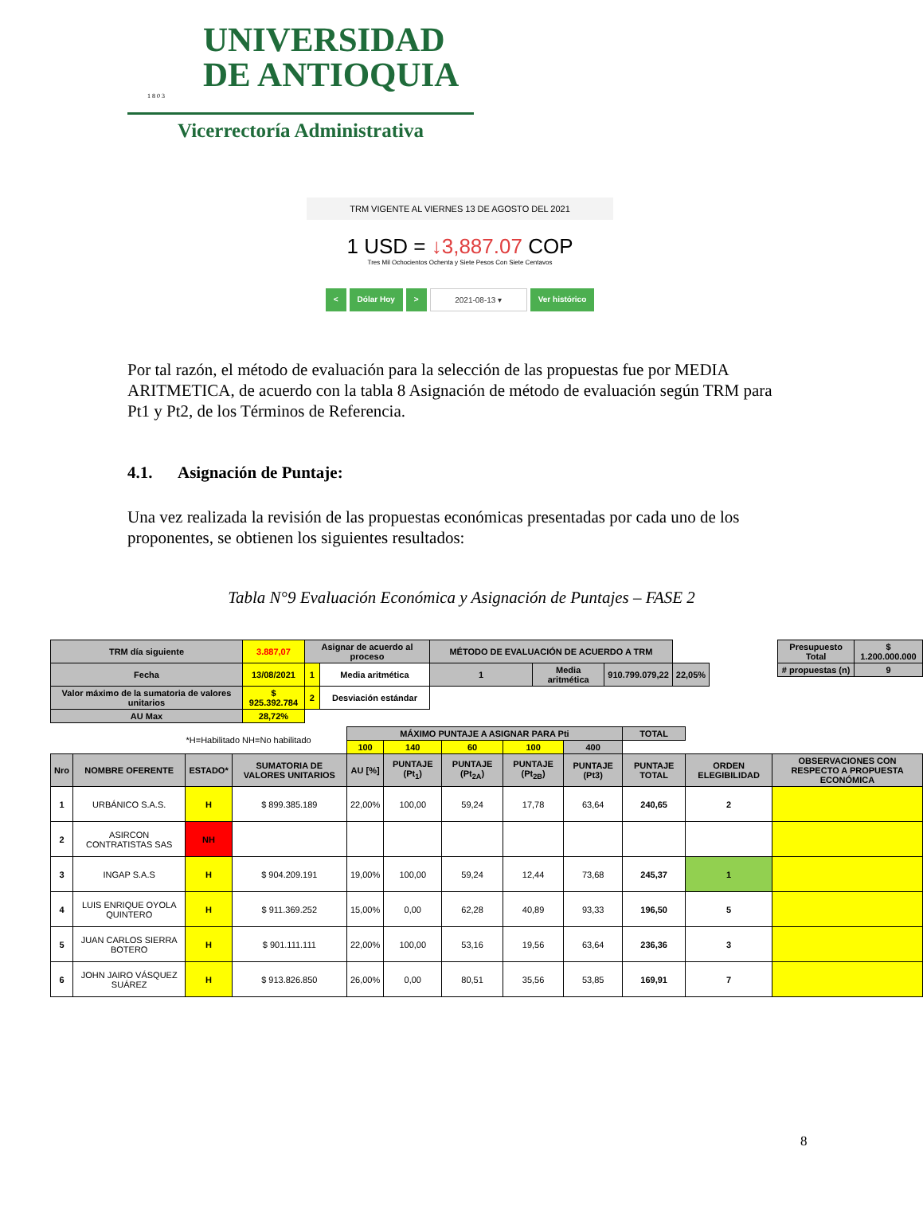UNIVERSIDAD
DE ANTIOQUIA
1 8 0 3
Vicerrectoría Administrativa
TRM VIGENTE AL VIERNES 13 DE AGOSTO DEL 2021
1 USD = ↓3,887.07 COP
Tres Mil Ochocientos Ochenta y Siete Pesos Con Siete Centavos
< Dólar Hoy > 2021-08-13 ▾ Ver histórico
Por tal razón, el método de evaluación para la selección de las propuestas fue por MEDIA ARITMETICA, de acuerdo con la tabla 8 Asignación de método de evaluación según TRM para Pt1 y Pt2, de los Términos de Referencia.
4.1. Asignación de Puntaje:
Una vez realizada la revisión de las propuestas económicas presentadas por cada uno de los proponentes, se obtienen los siguientes resultados:
Tabla N°9 Evaluación Económica y Asignación de Puntajes – FASE 2
| TRM día siguiente | 3.887,07 | Asignar de acuerdo al proceso | | MÉTODO DE EVALUACIÓN DE ACUERDO A TRM | | | |
| Fecha | 13/08/2021 | 1 | Media aritmética | 1 | Media aritmética | 910.799.079,22 | 22,05% |
| Valor máximo de la sumatoria de valores unitarios | $ 925.392.784 | 2 | Desviación estándar | | | | |
| AU Max | 28,72% | | | | | | |
| Presupuesto Total | $ 1.200.000.000 |
| # propuestas (n) | 9 |
| *H=Habilitado NH=No habilitado | | | | MÁXIMO PUNTAJE A ASIGNAR PARA Pti | | | | | TOTAL | | |
| | | | | 100 | 140 | 60 | 100 | 400 | | | |
| Nro | NOMBRE OFERENTE | ESTADO* | SUMATORIA DE VALORES UNITARIOS | AU [%] | PUNTAJE (Pt<sub>1</sub>) | PUNTAJE (Pt<sub>2A</sub>) | PUNTAJE (Pt<sub>2B</sub>) | PUNTAJE (Pt3) | PUNTAJE TOTAL | ORDEN ELEGIBILIDAD | OBSERVACIONES CON RESPECTO A PROPUESTA ECONÓMICA |
| 1 | URBÁNICO S.A.S. | H | $ 899.385.189 | 22,00% | 100,00 | 59,24 | 17,78 | 63,64 | 240,65 | 2 | |
| 2 | ASIRCON CONTRATISTAS SAS | NH | | | | | | | | | |
| 3 | INGAP S.A.S | H | $ 904.209.191 | 19,00% | 100,00 | 59,24 | 12,44 | 73,68 | 245,37 | 1 | |
| 4 | LUIS ENRIQUE OYOLA QUINTERO | H | $ 911.369.252 | 15,00% | 0,00 | 62,28 | 40,89 | 93,33 | 196,50 | 5 | |
| 5 | JUAN CARLOS SIERRA BOTERO | H | $ 901.111.111 | 22,00% | 100,00 | 53,16 | 19,56 | 63,64 | 236,36 | 3 | |
| 6 | JOHN JAIRO VÁSQUEZ SUÁREZ | H | $ 913.826.850 | 26,00% | 0,00 | 80,51 | 35,56 | 53,85 | 169,91 | 7 | |
8